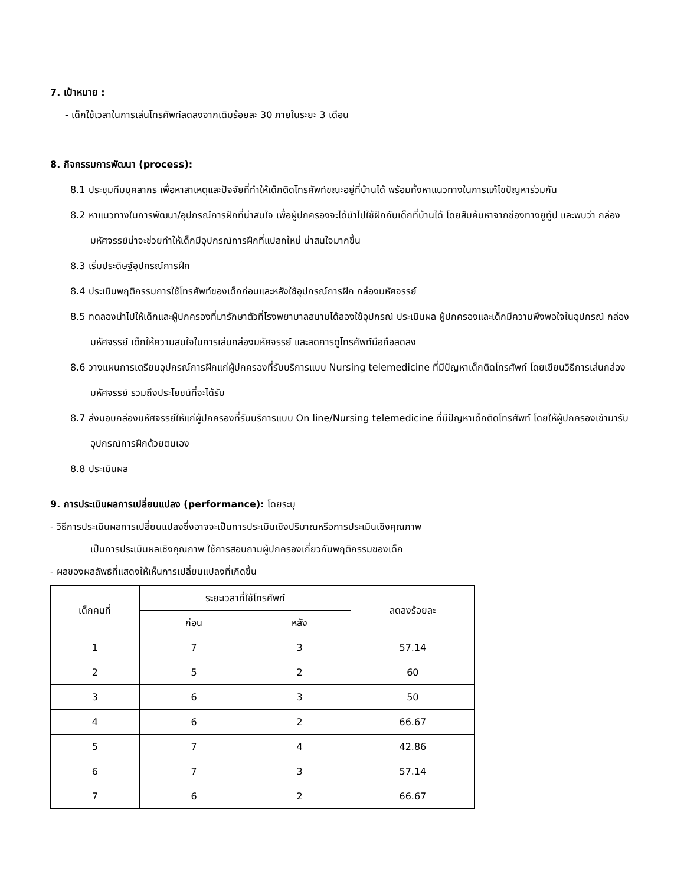7. เป้าหมาย :
- เด็กใช้เวลาในการเล่นโทรศัพท์ลดลงจากเดิมร้อยละ 30 ภายในระยะ 3 เดือน
8. กิจกรรมการพัฒนา (process):
8.1 ประชุมทีมบุคลากร เพื่อหาสาเหตุและปัจจัยที่ทำให้เด็กติดโทรศัพท์ขณะอยู่ที่บ้านได้ พร้อมทั้งหาแนวทางในการแก้ไขปัญหาร่วมกัน
8.2 หาแนวทางในการพัฒนา/อุปกรณ์การฝึกที่น่าสนใจ เพื่อผู้ปกครองจะได้นำไปใช้ฝึกกับเด็กที่บ้านได้ โดยสืบค้นหาจากช่องทางยูทู้ป และพบว่า กล่องมหัศจรรย์น่าจะช่วยทำให้เด็กมีอุปกรณ์การฝึกที่แปลกใหม่ น่าสนใจมากขึ้น
8.3 เริ่มประดิษฐ์อุปกรณ์การฝึก
8.4 ประเมินพฤติกรรมการใช้โทรศัพท์ของเด็กก่อนและหลังใช้อุปกรณ์การฝึก กล่องมหัศจรรย์
8.5 ทดลองนำไปให้เด็กและผู้ปกครองที่มารักษาตัวที่โรงพยาบาลสนามได้ลองใช้อุปกรณ์ ประเมินผล ผู้ปกครองและเด็กมีความพึงพอใจในอุปกรณ์ กล่องมหัศจรรย์ เด็กให้ความสนใจในการเล่นกล่องมหัศจรรย์ และลดการดูโทรศัพท์มือถือลดลง
8.6 วางแผนการเตรียมอุปกรณ์การฝึกแก่ผู้ปกครองที่รับบริการแบบ Nursing telemedicine ที่มีปัญหาเด็กติดโทรศัพท์ โดยเขียนวิธีการเล่นกล่องมหัศจรรย์ รวมถึงประโยชน์ที่จะได้รับ
8.7 ส่งมอบกล่องมหัศจรรย์ให้แก่ผู้ปกครองที่รับบริการแบบ On line/Nursing telemedicine ที่มีปัญหาเด็กติดโทรศัพท์ โดยให้ผู้ปกครองเข้ามารับอุปกรณ์การฝึกด้วยตนเอง
8.8 ประเมินผล
9. การประเมินผลการเปลี่ยนแปลง (performance): โดยระบุ
- วิธีการประเมินผลการเปลี่ยนแปลงซึ่งอาจจะเป็นการประเมินเชิงปริมาณหรือการประเมินเชิงคุณภาพ
เป็นการประเมินผลเชิงคุณภาพ ใช้การสอบถามผู้ปกครองเกี่ยวกับพฤติกรรมของเด็ก
- ผลของผลลัพธ์ที่แสดงให้เห็นการเปลี่ยนแปลงที่เกิดขึ้น
| เด็กคนที่ | ระยะเวลาที่ใช้โทรศัพท์ | | ลดลงร้อยละ |
| --- | --- | --- | --- |
| | ก่อน | หลัง | |
| 1 | 7 | 3 | 57.14 |
| 2 | 5 | 2 | 60 |
| 3 | 6 | 3 | 50 |
| 4 | 6 | 2 | 66.67 |
| 5 | 7 | 4 | 42.86 |
| 6 | 7 | 3 | 57.14 |
| 7 | 6 | 2 | 66.67 |